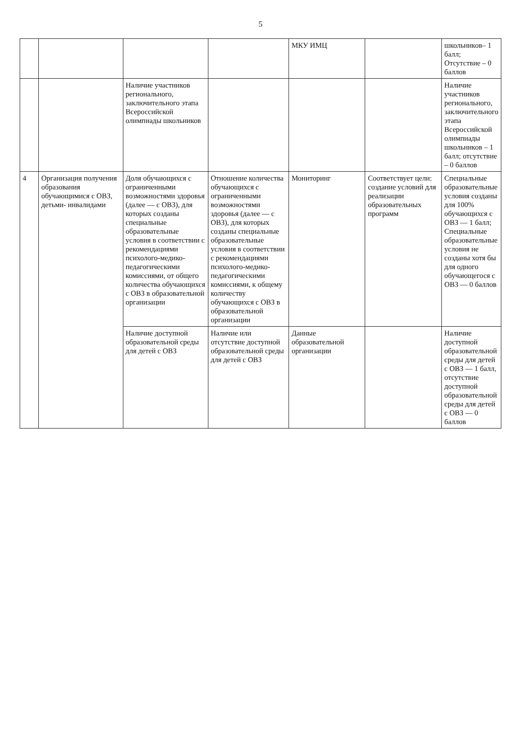5
| | | | | МКУ ИМЦ | | школьников– 1 балл; Отсутствие – 0 баллов |
| | | Наличие участников регионального, заключительного этапа Всероссийской олимпиады школьников | | | | Наличие участников регионального, заключительного этапа Всероссийской олимпиады школьников – 1 балл; отсутствие – 0 баллов |
| 4 | Организация получения образования обучающимися с ОВЗ, детьми- инвалидами | Доля обучающихся с ограниченными возможностями здоровья (далее — с ОВЗ), для которых созданы специальные образовательные условия в соответствии с рекомендациями психолого-медико-педагогическими комиссиями, от общего количества обучающихся с ОВЗ в образовательной организации | Отношение количества обучающихся с ограниченными возможностями здоровья (далее — с ОВЗ), для которых созданы специальные образовательные условия в соответствии с рекомендациями психолого-медико-педагогическими комиссиями, к общему количеству обучающихся с ОВЗ в образовательной организации | Мониторинг | Соответствует цели: создание условий для реализации образовательных программ | Специальные образовательные условия созданы для 100% обучающихся с ОВЗ — 1 балл; Специальные образовательные условия не созданы хотя бы для одного обучающегося с ОВЗ — 0 баллов |
| | | Наличие доступной образовательной среды для детей с ОВЗ | Наличие или отсутствие доступной образовательной среды для детей с ОВЗ | Данные образовательной организации | | Наличие доступной образовательной среды для детей с ОВЗ — 1 балл, отсутствие доступной образовательной среды для детей с ОВЗ — 0 баллов |